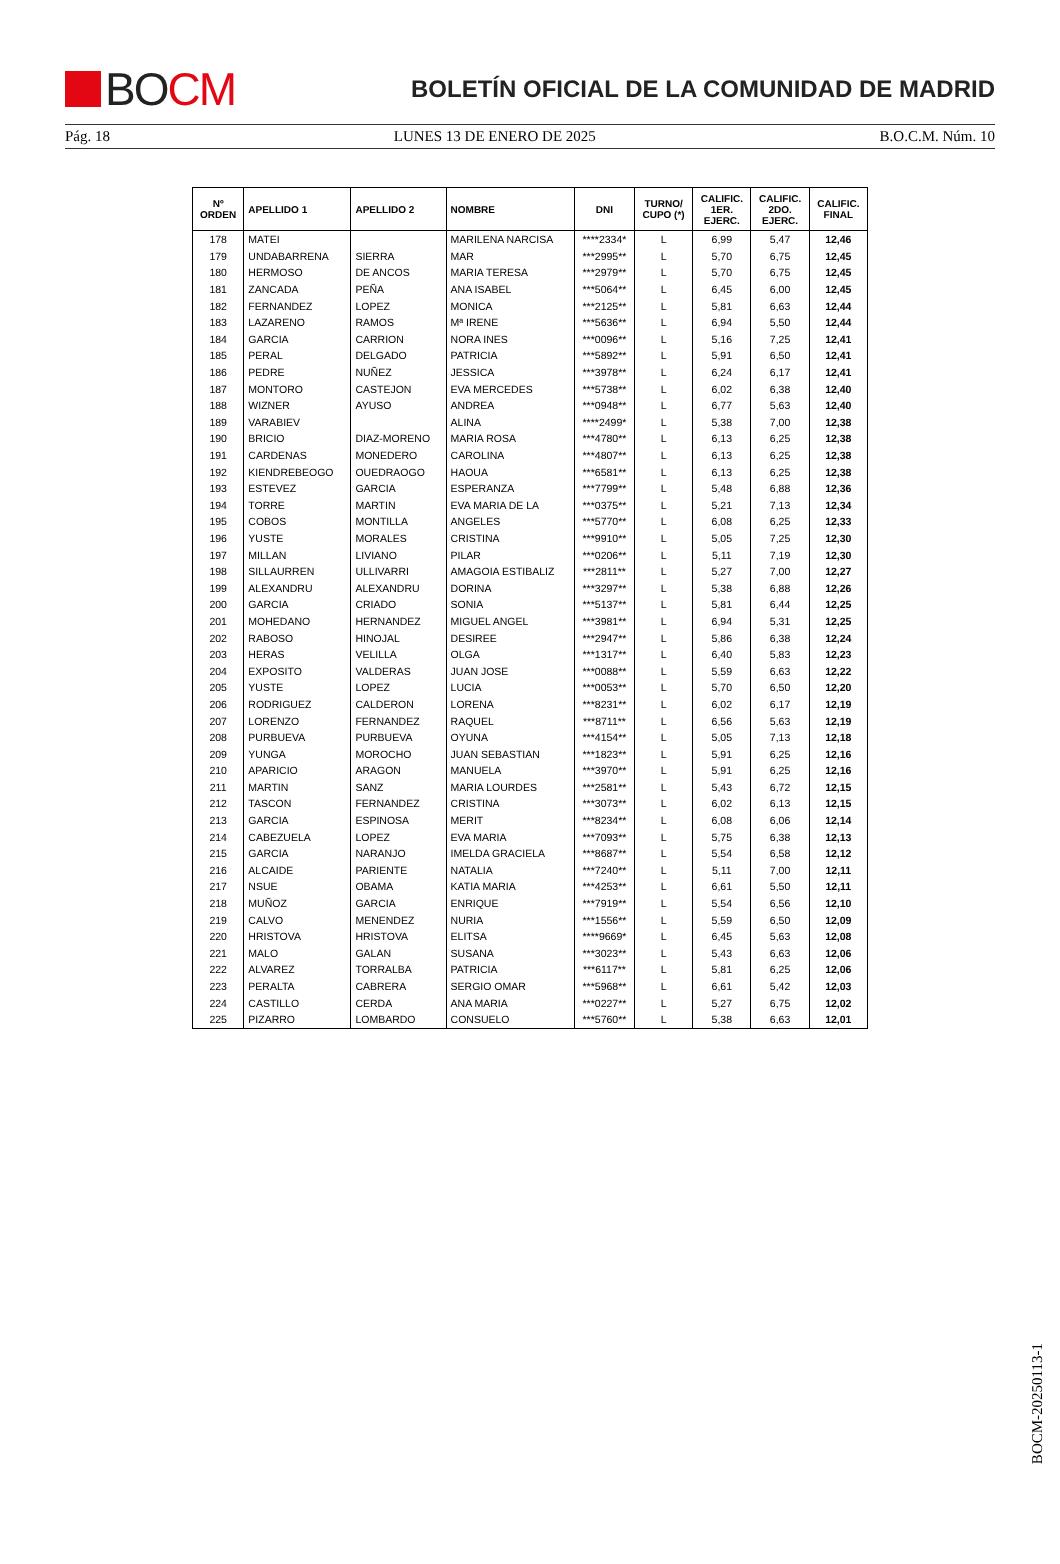BO CM
BOLETÍN OFICIAL DE LA COMUNIDAD DE MADRID
Pág. 18 LUNES 13 DE ENERO DE 2025 B.O.C.M. Núm. 10
| Nº ORDEN | APELLIDO 1 | APELLIDO 2 | NOMBRE | DNI | TURNO/ CUPO (*) | CALIFIC. 1ER. EJERC. | CALIFIC. 2DO. EJERC. | CALIFIC. FINAL |
| --- | --- | --- | --- | --- | --- | --- | --- | --- |
| 178 | MATEI | | MARILENA NARCISA | ****2334* | L | 6,99 | 5,47 | 12,46 |
| 179 | UNDABARRENA | SIERRA | MAR | ***2995** | L | 5,70 | 6,75 | 12,45 |
| 180 | HERMOSO | DE ANCOS | MARIA TERESA | ***2979** | L | 5,70 | 6,75 | 12,45 |
| 181 | ZANCADA | PEÑA | ANA ISABEL | ***5064** | L | 6,45 | 6,00 | 12,45 |
| 182 | FERNANDEZ | LOPEZ | MONICA | ***2125** | L | 5,81 | 6,63 | 12,44 |
| 183 | LAZARENO | RAMOS | Mª IRENE | ***5636** | L | 6,94 | 5,50 | 12,44 |
| 184 | GARCIA | CARRION | NORA INES | ***0096** | L | 5,16 | 7,25 | 12,41 |
| 185 | PERAL | DELGADO | PATRICIA | ***5892** | L | 5,91 | 6,50 | 12,41 |
| 186 | PEDRE | NUÑEZ | JESSICA | ***3978** | L | 6,24 | 6,17 | 12,41 |
| 187 | MONTORO | CASTEJON | EVA MERCEDES | ***5738** | L | 6,02 | 6,38 | 12,40 |
| 188 | WIZNER | AYUSO | ANDREA | ***0948** | L | 6,77 | 5,63 | 12,40 |
| 189 | VARABIEV | | ALINA | ****2499* | L | 5,38 | 7,00 | 12,38 |
| 190 | BRICIO | DIAZ-MORENO | MARIA ROSA | ***4780** | L | 6,13 | 6,25 | 12,38 |
| 191 | CARDENAS | MONEDERO | CAROLINA | ***4807** | L | 6,13 | 6,25 | 12,38 |
| 192 | KIENDREBEOGO | OUEDRAOGO | HAOUA | ***6581** | L | 6,13 | 6,25 | 12,38 |
| 193 | ESTEVEZ | GARCIA | ESPERANZA | ***7799** | L | 5,48 | 6,88 | 12,36 |
| 194 | TORRE | MARTIN | EVA MARIA DE LA | ***0375** | L | 5,21 | 7,13 | 12,34 |
| 195 | COBOS | MONTILLA | ANGELES | ***5770** | L | 6,08 | 6,25 | 12,33 |
| 196 | YUSTE | MORALES | CRISTINA | ***9910** | L | 5,05 | 7,25 | 12,30 |
| 197 | MILLAN | LIVIANO | PILAR | ***0206** | L | 5,11 | 7,19 | 12,30 |
| 198 | SILLAURREN | ULLIVARRI | AMAGOIA ESTIBALIZ | ***2811** | L | 5,27 | 7,00 | 12,27 |
| 199 | ALEXANDRU | ALEXANDRU | DORINA | ***3297** | L | 5,38 | 6,88 | 12,26 |
| 200 | GARCIA | CRIADO | SONIA | ***5137** | L | 5,81 | 6,44 | 12,25 |
| 201 | MOHEDANO | HERNANDEZ | MIGUEL ANGEL | ***3981** | L | 6,94 | 5,31 | 12,25 |
| 202 | RABOSO | HINOJAL | DESIREE | ***2947** | L | 5,86 | 6,38 | 12,24 |
| 203 | HERAS | VELILLA | OLGA | ***1317** | L | 6,40 | 5,83 | 12,23 |
| 204 | EXPOSITO | VALDERAS | JUAN JOSE | ***0088** | L | 5,59 | 6,63 | 12,22 |
| 205 | YUSTE | LOPEZ | LUCIA | ***0053** | L | 5,70 | 6,50 | 12,20 |
| 206 | RODRIGUEZ | CALDERON | LORENA | ***8231** | L | 6,02 | 6,17 | 12,19 |
| 207 | LORENZO | FERNANDEZ | RAQUEL | ***8711** | L | 6,56 | 5,63 | 12,19 |
| 208 | PURBUEVA | PURBUEVA | OYUNA | ***4154** | L | 5,05 | 7,13 | 12,18 |
| 209 | YUNGA | MOROCHO | JUAN SEBASTIAN | ***1823** | L | 5,91 | 6,25 | 12,16 |
| 210 | APARICIO | ARAGON | MANUELA | ***3970** | L | 5,91 | 6,25 | 12,16 |
| 211 | MARTIN | SANZ | MARIA LOURDES | ***2581** | L | 5,43 | 6,72 | 12,15 |
| 212 | TASCON | FERNANDEZ | CRISTINA | ***3073** | L | 6,02 | 6,13 | 12,15 |
| 213 | GARCIA | ESPINOSA | MERIT | ***8234** | L | 6,08 | 6,06 | 12,14 |
| 214 | CABEZUELA | LOPEZ | EVA MARIA | ***7093** | L | 5,75 | 6,38 | 12,13 |
| 215 | GARCIA | NARANJO | IMELDA GRACIELA | ***8687** | L | 5,54 | 6,58 | 12,12 |
| 216 | ALCAIDE | PARIENTE | NATALIA | ***7240** | L | 5,11 | 7,00 | 12,11 |
| 217 | NSUE | OBAMA | KATIA MARIA | ***4253** | L | 6,61 | 5,50 | 12,11 |
| 218 | MUÑOZ | GARCIA | ENRIQUE | ***7919** | L | 5,54 | 6,56 | 12,10 |
| 219 | CALVO | MENENDEZ | NURIA | ***1556** | L | 5,59 | 6,50 | 12,09 |
| 220 | HRISTOVA | HRISTOVA | ELITSA | ****9669* | L | 6,45 | 5,63 | 12,08 |
| 221 | MALO | GALAN | SUSANA | ***3023** | L | 5,43 | 6,63 | 12,06 |
| 222 | ALVAREZ | TORRALBA | PATRICIA | ***6117** | L | 5,81 | 6,25 | 12,06 |
| 223 | PERALTA | CABRERA | SERGIO OMAR | ***5968** | L | 6,61 | 5,42 | 12,03 |
| 224 | CASTILLO | CERDA | ANA MARIA | ***0227** | L | 5,27 | 6,75 | 12,02 |
| 225 | PIZARRO | LOMBARDO | CONSUELO | ***5760** | L | 5,38 | 6,63 | 12,01 |
BOCM-20250113-1